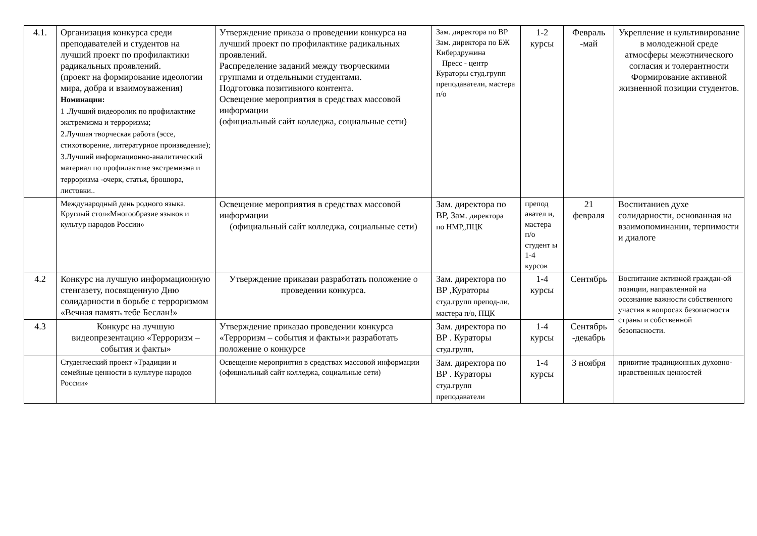| 4.1. | Организация конкурса среди преподавателей и студентов на лучший проект по профилактики радикальных проявлений. (проект на формирование идеологии мира, добра и взаимоуважения) Номинации: 1 .Лучший видеоролик по профилактике экстремизма и терроризма; 2.Лучшая творческая работа (эссе, стихотворение, литературное произведение); 3.Лучший информационно-аналитический материал по профилактике экстремизма и терроризма -очерк, статья, брошюра, листовки.. | Утверждение приказа о проведении конкурса на лучший проект по профилактике радикальных проявлений. Распределение заданий между творческими группами и отдельными студентами. Подготовка позитивного контента. Освещение мероприятия в средствах массовой информации (официальный сайт колледжа, социальные сети) | Зам. директора по ВР Зам. директора по БЖ Кибердружина Пресс - центр Кураторы студ.групп преподаватели, мастера п/о | 1-2 курсы | Февраль -май | Укрепление и культивирование в молодежной среде атмосферы межэтнического согласия и толерантности Формирование активной жизненной позиции студентов. |
| | Международный день родного языка. Круглый стол«Многообразие языков и культур народов России» | Освещение мероприятия в средствах массовой информации (официальный сайт колледжа, социальные сети) | Зам. директора по ВР, Зам. директора по НМР,,ПЦК | препод авател и, мастера п/о студент ы 1-4 курсов | 21 февраля | Воспитаниев духе солидарности, основанная на взаимопоминании, терпимости и диалоге |
| 4.2 | Конкурс на лучшую информационную стенгазету, посвященную Дню солидарности в борьбе с терроризмом «Вечная память тебе Беслан!» | Утверждение приказаи разработать положение о проведении конкурса. | Зам. директора по ВР ,Кураторы студ.групп препод-ли, мастера п/о, ПЦК | 1-4 курсы | Сентябрь | Воспитание активной граждан-ой позиции, направленной на осознание важности собственного участия в вопросах безопасности страны и собственной безопасности. |
| 4.3 | Конкурс на лучшую видеопрезентацию «Терроризм – события и факты» | Утверждение приказао проведении конкурса «Терроризм – события и факты»и разработать положение о конкурсе | Зам. директора по ВР . Кураторы студ.групп, | 1-4 курсы | Сентябрь -декабрь | |
| | Студенческий проект «Традиции и семейные ценности в культуре народов России» | Освещение мероприятия в средствах массовой информации (официальный сайт колледжа, социальные сети) | Зам. директора по ВР . Кураторы студ.групп преподаватели | 1-4 курсы | 3 ноября | привитие традиционных духовно-нравственных ценностей |